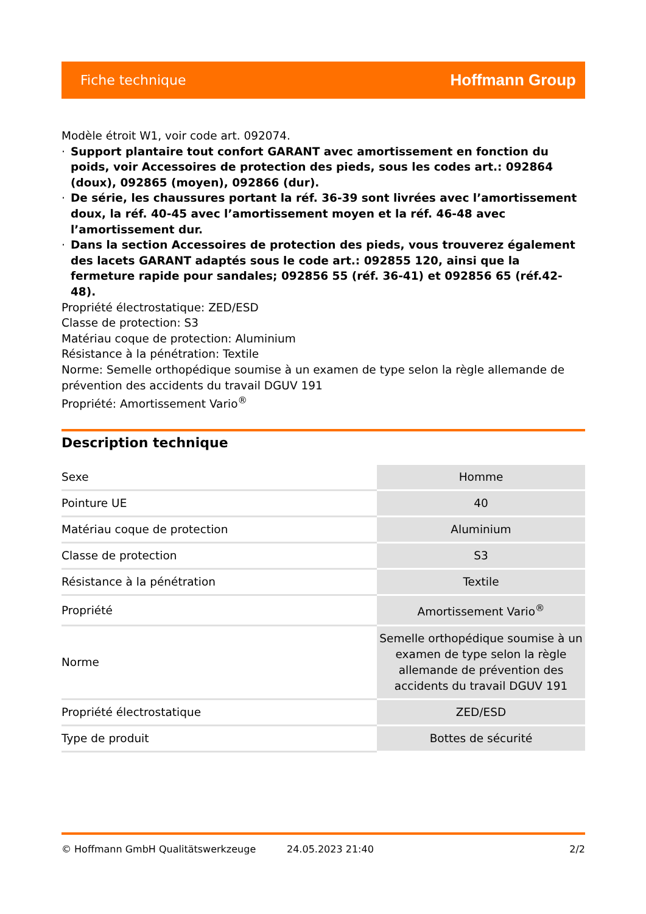Fiche technique Hoffmann Group
Modèle étroit W1, voir code art. 092074.
· Support plantaire tout confort GARANT avec amortissement en fonction du poids, voir Accessoires de protection des pieds, sous les codes art.: 092864 (doux), 092865 (moyen), 092866 (dur).
· De série, les chaussures portant la réf. 36-39 sont livrées avec l’amortissement doux, la réf. 40-45 avec l’amortissement moyen et la réf. 46-48 avec l’amortissement dur.
· Dans la section Accessoires de protection des pieds, vous trouverez également des lacets GARANT adaptés sous le code art.: 092855 120, ainsi que la fermeture rapide pour sandales; 092856 55 (réf. 36-41) et 092856 65 (réf.42-48).
Propriété électrostatique: ZED/ESD
Classe de protection: S3
Matériau coque de protection: Aluminium
Résistance à la pénétration: Textile
Norme: Semelle orthopédique soumise à un examen de type selon la règle allemande de prévention des accidents du travail DGUV 191
Propriété: Amortissement Vario<sup>®</sup>
Description technique
| Sexe | Homme |
| Pointure UE | 40 |
| Matériau coque de protection | Aluminium |
| Classe de protection | S3 |
| Résistance à la pénétration | Textile |
| Propriété | Amortissement Vario<sup>®</sup> |
| Norme | Semelle orthopédique soumise à un examen de type selon la règle allemande de prévention des accidents du travail DGUV 191 |
| Propriété électrostatique | ZED/ESD |
| Type de produit | Bottes de sécurité |
© Hoffmann GmbH Qualitätswerkzeuge 24.05.2023 21:40 2/2